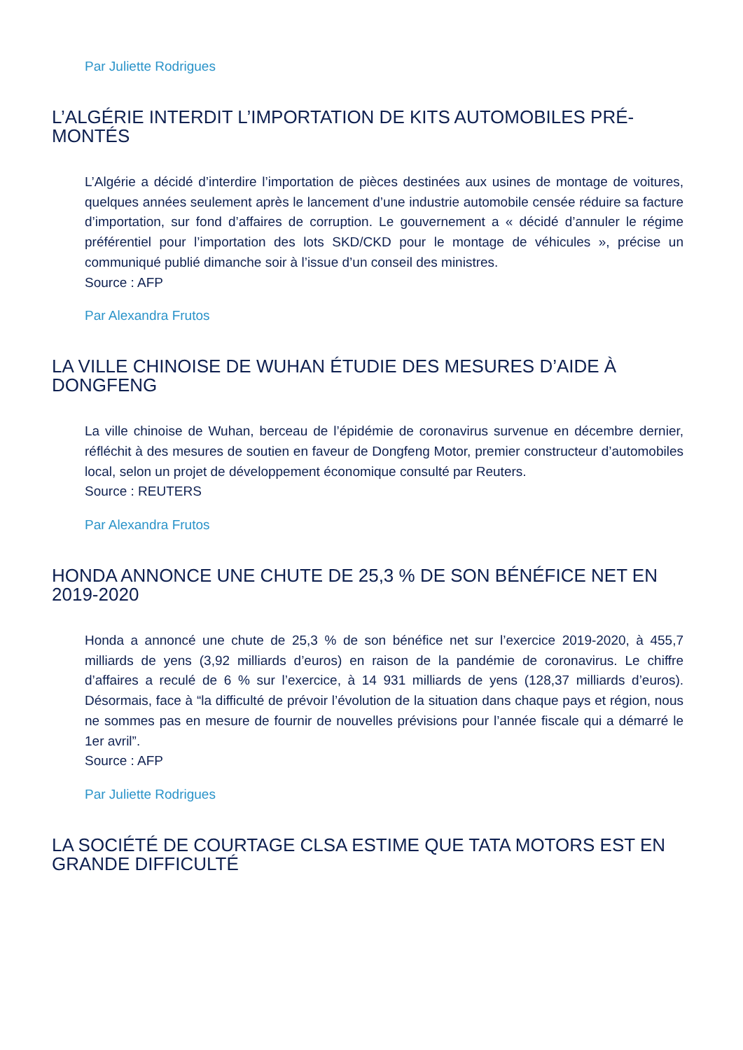Par Juliette Rodrigues
L’ALGÉRIE INTERDIT L’IMPORTATION DE KITS AUTOMOBILES PRÉ-MONTÉS
L’Algérie a décidé d’interdire l’importation de pièces destinées aux usines de montage de voitures, quelques années seulement après le lancement d’une industrie automobile censée réduire sa facture d’importation, sur fond d’affaires de corruption. Le gouvernement a « décidé d’annuler le régime préférentiel pour l’importation des lots SKD/CKD pour le montage de véhicules », précise un communiqué publié dimanche soir à l’issue d’un conseil des ministres.
Source : AFP
Par Alexandra Frutos
LA VILLE CHINOISE DE WUHAN ÉTUDIE DES MESURES D’AIDE À DONGFENG
La ville chinoise de Wuhan, berceau de l’épidémie de coronavirus survenue en décembre dernier, réfléchit à des mesures de soutien en faveur de Dongfeng Motor, premier constructeur d’automobiles local, selon un projet de développement économique consulté par Reuters.
Source : REUTERS
Par Alexandra Frutos
HONDA ANNONCE UNE CHUTE DE 25,3 % DE SON BÉNÉFICE NET EN 2019-2020
Honda a annoncé une chute de 25,3 % de son bénéfice net sur l’exercice 2019-2020, à 455,7 milliards de yens (3,92 milliards d’euros) en raison de la pandémie de coronavirus. Le chiffre d’affaires a reculé de 6 % sur l’exercice, à 14 931 milliards de yens (128,37 milliards d’euros). Désormais, face à “la difficulté de prévoir l’évolution de la situation dans chaque pays et région, nous ne sommes pas en mesure de fournir de nouvelles prévisions pour l’année fiscale qui a démarré le 1er avril”.
Source : AFP
Par Juliette Rodrigues
LA SOCIÉTÉ DE COURTAGE CLSA ESTIME QUE TATA MOTORS EST EN GRANDE DIFFICULTÉ